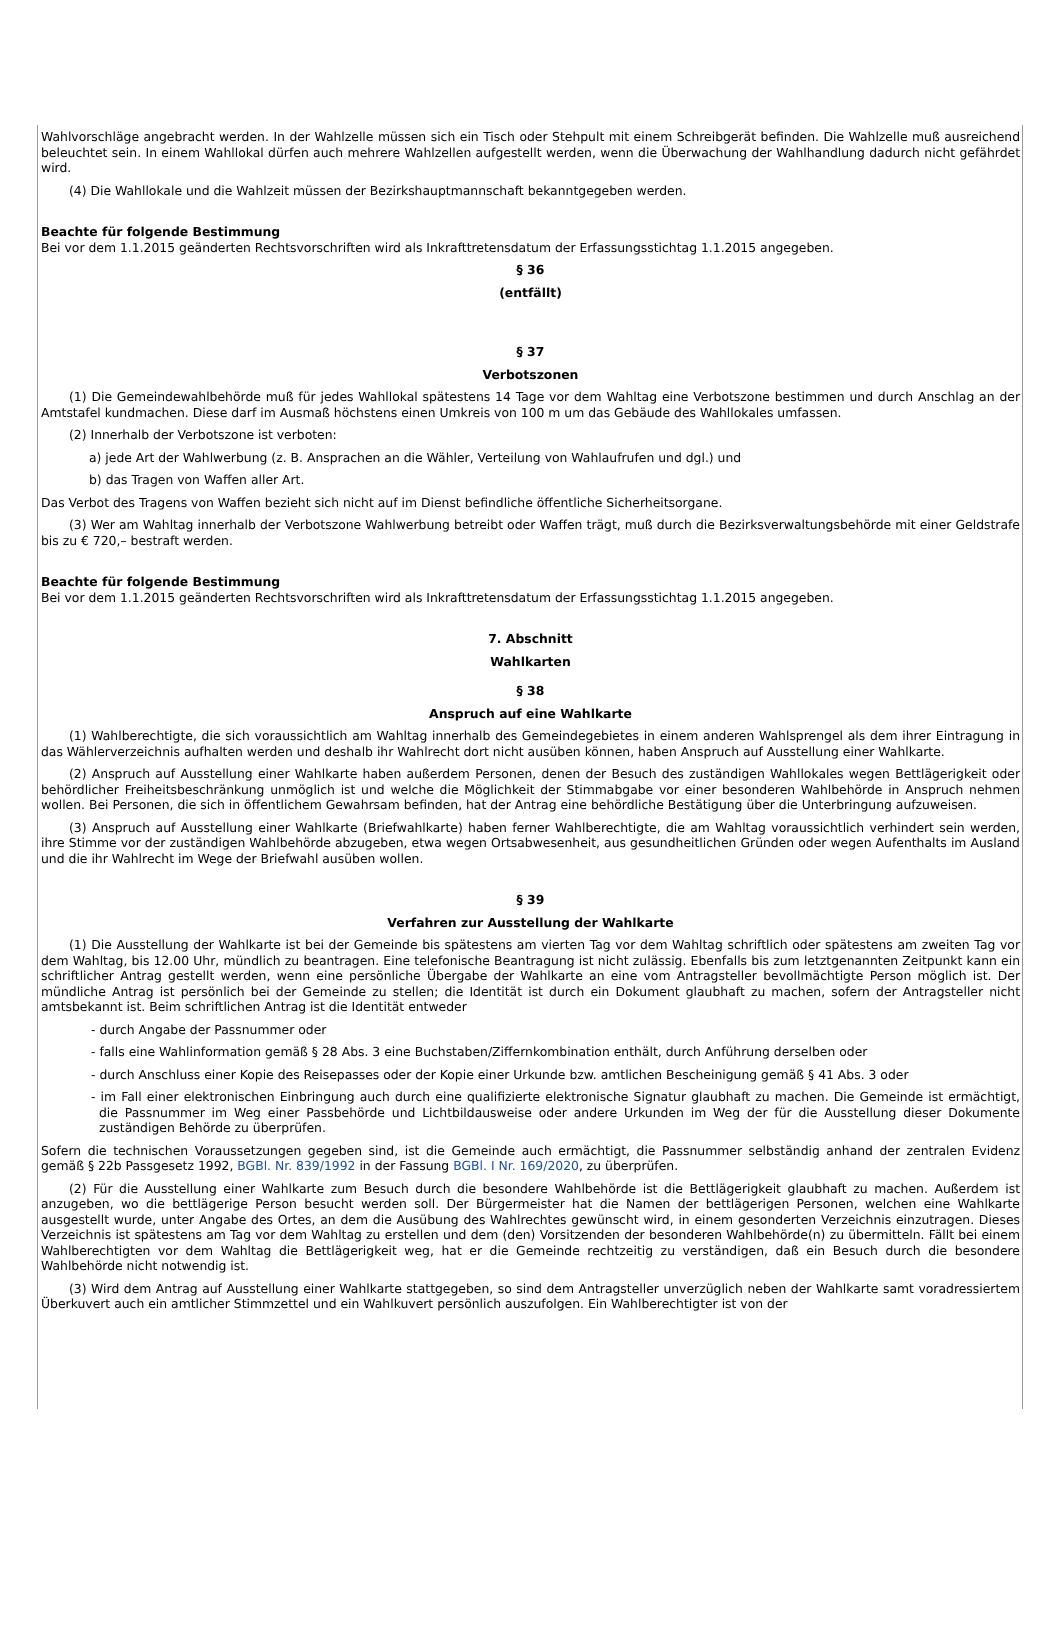Wahlvorschläge angebracht werden. In der Wahlzelle müssen sich ein Tisch oder Stehpult mit einem Schreibgerät befinden. Die Wahlzelle muß ausreichend beleuchtet sein. In einem Wahllokal dürfen auch mehrere Wahlzellen aufgestellt werden, wenn die Überwachung der Wahlhandlung dadurch nicht gefährdet wird.
(4) Die Wahllokale und die Wahlzeit müssen der Bezirkshauptmannschaft bekanntgegeben werden.
Beachte für folgende Bestimmung
Bei vor dem 1.1.2015 geänderten Rechtsvorschriften wird als Inkrafttretensdatum der Erfassungsstichtag 1.1.2015 angegeben.
§ 36
(entfällt)
§ 37
Verbotszonen
(1) Die Gemeindewahlbehörde muß für jedes Wahllokal spätestens 14 Tage vor dem Wahltag eine Verbotszone bestimmen und durch Anschlag an der Amtstafel kundmachen. Diese darf im Ausmaß höchstens einen Umkreis von 100 m um das Gebäude des Wahllokales umfassen.
(2) Innerhalb der Verbotszone ist verboten:
a) jede Art der Wahlwerbung (z. B. Ansprachen an die Wähler, Verteilung von Wahlaufrufen und dgl.) und
b) das Tragen von Waffen aller Art.
Das Verbot des Tragens von Waffen bezieht sich nicht auf im Dienst befindliche öffentliche Sicherheitsorgane.
(3) Wer am Wahltag innerhalb der Verbotszone Wahlwerbung betreibt oder Waffen trägt, muß durch die Bezirksverwaltungsbehörde mit einer Geldstrafe bis zu € 720,– bestraft werden.
Beachte für folgende Bestimmung
Bei vor dem 1.1.2015 geänderten Rechtsvorschriften wird als Inkrafttretensdatum der Erfassungsstichtag 1.1.2015 angegeben.
7. Abschnitt
Wahlkarten
§ 38
Anspruch auf eine Wahlkarte
(1) Wahlberechtigte, die sich voraussichtlich am Wahltag innerhalb des Gemeindegebietes in einem anderen Wahlsprengel als dem ihrer Eintragung in das Wählerverzeichnis aufhalten werden und deshalb ihr Wahlrecht dort nicht ausüben können, haben Anspruch auf Ausstellung einer Wahlkarte.
(2) Anspruch auf Ausstellung einer Wahlkarte haben außerdem Personen, denen der Besuch des zuständigen Wahllokales wegen Bettlägerigkeit oder behördlicher Freiheitsbeschränkung unmöglich ist und welche die Möglichkeit der Stimmabgabe vor einer besonderen Wahlbehörde in Anspruch nehmen wollen. Bei Personen, die sich in öffentlichem Gewahrsam befinden, hat der Antrag eine behördliche Bestätigung über die Unterbringung aufzuweisen.
(3) Anspruch auf Ausstellung einer Wahlkarte (Briefwahlkarte) haben ferner Wahlberechtigte, die am Wahltag voraussichtlich verhindert sein werden, ihre Stimme vor der zuständigen Wahlbehörde abzugeben, etwa wegen Ortsabwesenheit, aus gesundheitlichen Gründen oder wegen Aufenthalts im Ausland und die ihr Wahlrecht im Wege der Briefwahl ausüben wollen.
§ 39
Verfahren zur Ausstellung der Wahlkarte
(1) Die Ausstellung der Wahlkarte ist bei der Gemeinde bis spätestens am vierten Tag vor dem Wahltag schriftlich oder spätestens am zweiten Tag vor dem Wahltag, bis 12.00 Uhr, mündlich zu beantragen. Eine telefonische Beantragung ist nicht zulässig. Ebenfalls bis zum letztgenannten Zeitpunkt kann ein schriftlicher Antrag gestellt werden, wenn eine persönliche Übergabe der Wahlkarte an eine vom Antragsteller bevollmächtigte Person möglich ist. Der mündliche Antrag ist persönlich bei der Gemeinde zu stellen; die Identität ist durch ein Dokument glaubhaft zu machen, sofern der Antragsteller nicht amtsbekannt ist. Beim schriftlichen Antrag ist die Identität entweder
- durch Angabe der Passnummer oder
- falls eine Wahlinformation gemäß § 28 Abs. 3 eine Buchstaben/Ziffernkombination enthält, durch Anführung derselben oder
- durch Anschluss einer Kopie des Reisepasses oder der Kopie einer Urkunde bzw. amtlichen Bescheinigung gemäß § 41 Abs. 3 oder
- im Fall einer elektronischen Einbringung auch durch eine qualifizierte elektronische Signatur glaubhaft zu machen. Die Gemeinde ist ermächtigt, die Passnummer im Weg einer Passbehörde und Lichtbildausweise oder andere Urkunden im Weg der für die Ausstellung dieser Dokumente zuständigen Behörde zu überprüfen.
Sofern die technischen Voraussetzungen gegeben sind, ist die Gemeinde auch ermächtigt, die Passnummer selbständig anhand der zentralen Evidenz gemäß § 22b Passgesetz 1992, BGBl. Nr. 839/1992 in der Fassung BGBl. I Nr. 169/2020, zu überprüfen.
(2) Für die Ausstellung einer Wahlkarte zum Besuch durch die besondere Wahlbehörde ist die Bettlägerigkeit glaubhaft zu machen. Außerdem ist anzugeben, wo die bettlägerige Person besucht werden soll. Der Bürgermeister hat die Namen der bettlägerigen Personen, welchen eine Wahlkarte ausgestellt wurde, unter Angabe des Ortes, an dem die Ausübung des Wahlrechtes gewünscht wird, in einem gesonderten Verzeichnis einzutragen. Dieses Verzeichnis ist spätestens am Tag vor dem Wahltag zu erstellen und dem (den) Vorsitzenden der besonderen Wahlbehörde(n) zu übermitteln. Fällt bei einem Wahlberechtigten vor dem Wahltag die Bettlägerigkeit weg, hat er die Gemeinde rechtzeitig zu verständigen, daß ein Besuch durch die besondere Wahlbehörde nicht notwendig ist.
(3) Wird dem Antrag auf Ausstellung einer Wahlkarte stattgegeben, so sind dem Antragsteller unverzüglich neben der Wahlkarte samt voradressiertem Überkuvert auch ein amtlicher Stimmzettel und ein Wahlkuvert persönlich auszufolgen. Ein Wahlberechtigter ist von der